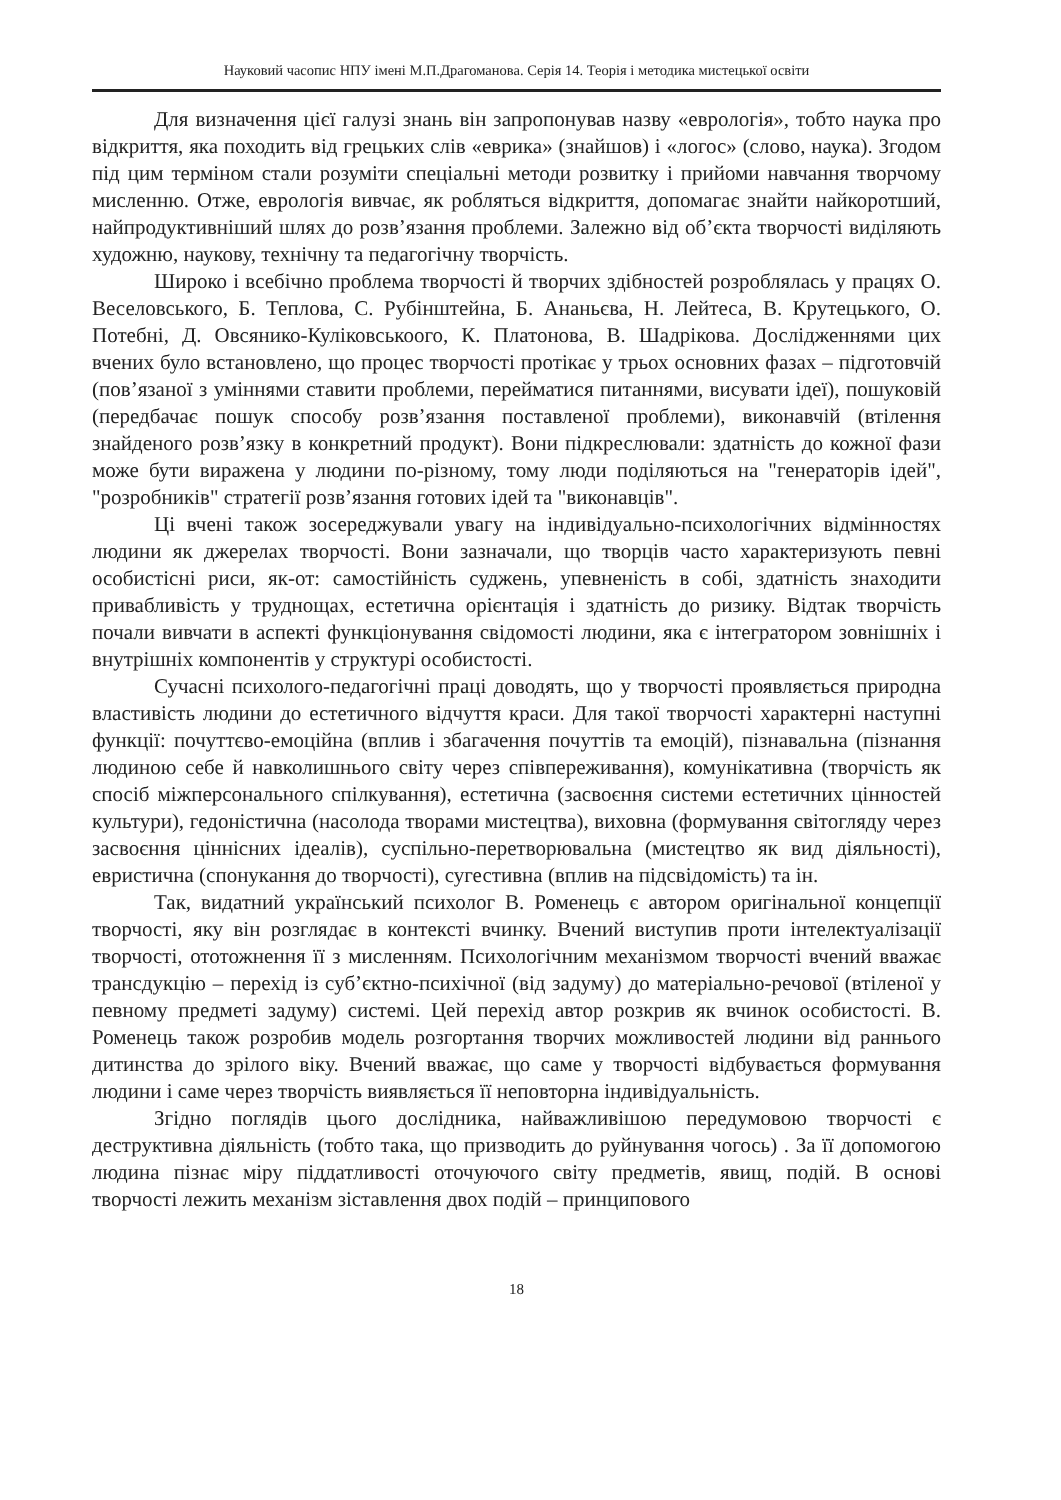Науковий часопис НПУ імені М.П.Драгоманова. Серія 14. Теорія і методика мистецької освіти
Для визначення цієї галузі знань він запропонував назву «еврологія», тобто наука про відкриття, яка походить від грецьких слів «еврика» (знайшов) і «логос» (слово, наука). Згодом під цим терміном стали розуміти спеціальні методи розвитку і прийоми навчання творчому мисленню. Отже, еврологія вивчає, як робляться відкриття, допомагає знайти найкоротший, найпродуктивніший шлях до розв’язання проблеми. Залежно від об’єкта творчості виділяють художню, наукову, технічну та педагогічну творчість.
Широко і всебічно проблема творчості й творчих здібностей розроблялась у працях О. Веселовського, Б. Теплова, С. Рубінштейна, Б. Ананьєва, Н. Лейтеса, В. Крутецького, О. Потебні, Д. Овсянико-Куліковськоого, К. Платонова, В. Шадрікова. Дослідженнями цих вчених було встановлено, що процес творчості протікає у трьох основних фазах – підготовчій (пов’язаної з уміннями ставити проблеми, перейматися питаннями, висувати ідеї), пошуковій (передбачає пошук способу розв’язання поставленої проблеми), виконавчій (втілення знайденого розв’язку в конкретний продукт). Вони підкреслювали: здатність до кожної фази може бути виражена у людини по-різному, тому люди поділяються на "генераторів ідей", "розробників" стратегії розв’язання готових ідей та "виконавців".
Ці вчені також зосереджували увагу на індивідуально-психологічних відмінностях людини як джерелах творчості. Вони зазначали, що творців часто характеризують певні особистісні риси, як-от: самостійність суджень, упевненість в собі, здатність знаходити привабливість у труднощах, естетична орієнтація і здатність до ризику. Відтак творчість почали вивчати в аспекті функціонування свідомості людини, яка є інтегратором зовнішніх і внутрішніх компонентів у структурі особистості.
Сучасні психолого-педагогічні праці доводять, що у творчості проявляється природна властивість людини до естетичного відчуття краси. Для такої творчості характерні наступні функції: почуттєво-емоційна (вплив і збагачення почуттів та емоцій), пізнавальна (пізнання людиною себе й навколишнього світу через співпереживання), комунікативна (творчість як спосіб міжперсонального спілкування), естетична (засвоєння системи естетичних цінностей культури), гедоністична (насолода творами мистецтва), виховна (формування світогляду через засвоєння ціннісних ідеалів), суспільно-перетворювальна (мистецтво як вид діяльності), евристична (спонукання до творчості), сугестивна (вплив на підсвідомість) та ін.
Так, видатний український психолог В. Роменець є автором оригінальної концепції творчості, яку він розглядає в контексті вчинку. Вчений виступив проти інтелектуалізації творчості, ототожнення її з мисленням. Психологічним механізмом творчості вчений вважає трансдукцію – перехід із суб’єктно-психічної (від задуму) до матеріально-речової (втіленої у певному предметі задуму) системі. Цей перехід автор розкрив як вчинок особистості. В. Роменець також розробив модель розгортання творчих можливостей людини від раннього дитинства до зрілого віку. Вчений вважає, що саме у творчості відбувається формування людини і саме через творчість виявляється її неповторна індивідуальність.
Згідно поглядів цього дослідника, найважливішою передумовою творчості є деструктивна діяльність (тобто така, що призводить до руйнування чогось) . За її допомогою людина пізнає міру піддатливості оточуючого світу предметів, явищ, подій. В основі творчості лежить механізм зіставлення двох подій – принципового
18